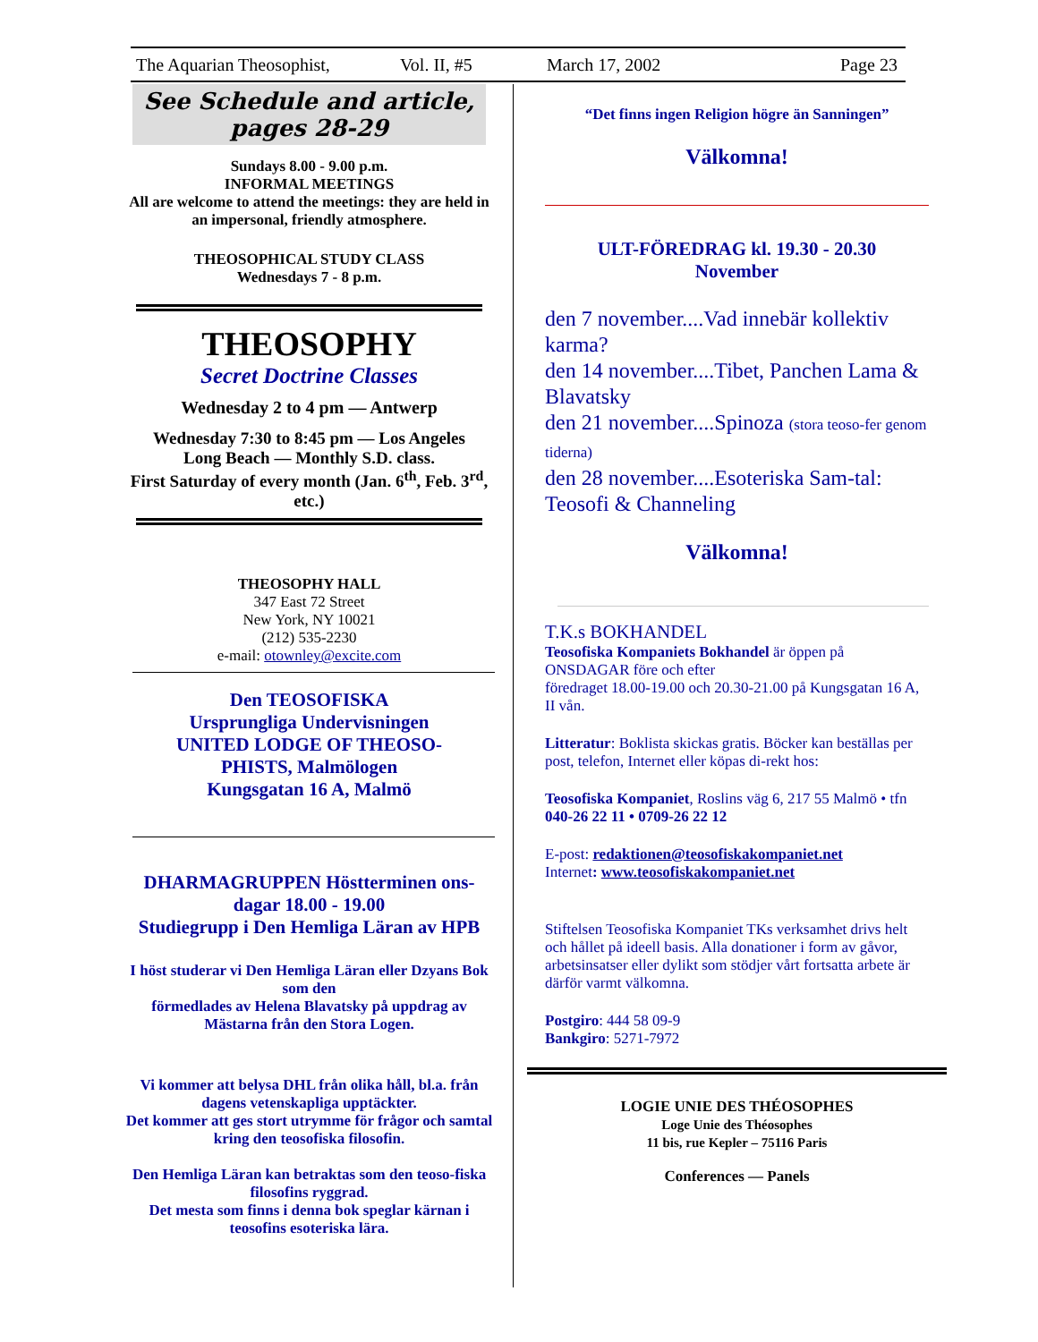The Aquarian Theosophist, Vol. II, #5 March 17, 2002 Page 23
See Schedule and article,
pages 28-29
Sundays 8.00 - 9.00 p.m.
INFORMAL MEETINGS
All are welcome to attend the meetings: they are held in an impersonal, friendly atmosphere.
THEOSOPHICAL STUDY CLASS
Wednesdays 7 - 8 p.m.
THEOSOPHY
Secret Doctrine Classes
Wednesday 2 to 4 pm — Antwerp
Wednesday 7:30 to 8:45 pm — Los Angeles
Long Beach — Monthly S.D. class.
First Saturday of every month (Jan. 6<sup>th</sup>, Feb. 3<sup>rd</sup>, etc.)
THEOSOPHY HALL
347 East 72 Street
New York, NY 10021
(212) 535-2230
e-mail: otownley@excite.com
Den TEOSOFISKA
Ursprungliga Undervisningen
UNITED LODGE OF THEOSO-
PHISTS, Malmölogen
Kungsgatan 16 A, Malmö
DHARMAGRUPPEN Höstterminen ons-dagar 18.00 - 19.00
Studiegrupp i Den Hemliga Läran av HPB
I höst studerar vi Den Hemliga Läran eller Dzyans Bok som den
förmedlades av Helena Blavatsky på uppdrag av Mästarna från den Stora Logen.
Vi kommer att belysa DHL från olika håll, bl.a. från dagens vetenskapliga upptäckter.
Det kommer att ges stort utrymme för frågor och samtal kring den teosofiska filosofin.
Den Hemliga Läran kan betraktas som den teoso-fiska filosofins ryggrad.
Det mesta som finns i denna bok speglar kärnan i teosofins esoteriska lära.
“Det finns ingen Religion högre än Sanningen”
Välkomna!
ULT-FÖREDRAG kl. 19.30 - 20.30
November
den 7 november....Vad innebär kollektiv karma?
den 14 november....Tibet, Panchen Lama & Blavatsky
den 21 november....Spinoza (stora teoso-fer genom tiderna)
den 28 november....Esoteriska Sam-tal: Teosofi & Channeling
Välkomna!
T.K.s BOKHANDEL
Teosofiska Kompaniets Bokhandel är öppen på ONSDAGAR före och efter
föredraget 18.00-19.00 och 20.30-21.00 på Kungsgatan 16 A, II vån.
Litteratur: Boklista skickas gratis. Böcker kan beställas per post, telefon, Internet eller köpas di-rekt hos:
Teosofiska Kompaniet, Roslins väg 6, 217 55 Malmö • tfn 040-26 22 11 • 0709-26 22 12
E-post: redaktionen@teosofiskakompaniet.net
Internet: www.teosofiskakompaniet.net
Stiftelsen Teosofiska Kompaniet TKs verksamhet drivs helt och hållet på ideell basis. Alla donationer i form av gåvor, arbetsinsatser eller dylikt som stödjer vårt fortsatta arbete är därför varmt välkomna.
Postgiro: 444 58 09-9
Bankgiro: 5271-7972
LOGIE UNIE DES THÉOSOPHES
Loge Unie des Théosophes
11 bis, rue Kepler – 75116 Paris
Conferences — Panels